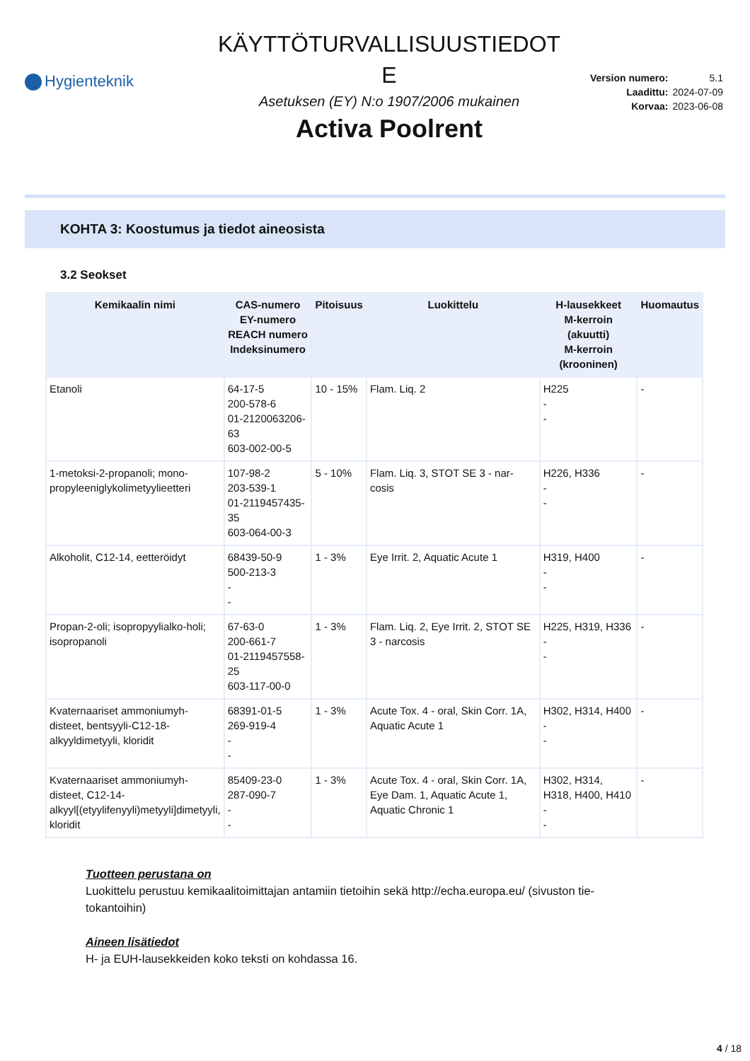Hygienteknik
KÄYTTÖTURVALLISUUSTIEDOT
E
Asetuksen (EY) N:o 1907/2006 mukainen
Activa Poolrent
| Version numero: | 5.1 |
| Laadittu: | 2024-07-09 |
| Korvaa: | 2023-06-08 |
KOHTA 3: Koostumus ja tiedot aineosista
3.2 Seokset
| Kemikaalin nimi | CAS-numero EY-numero REACH numero Indeksinumero | Pitoisuus | Luokittelu | H-lausekkeet M-kerroin (akuutti) M-kerroin (krooninen) | Huomautus |
| --- | --- | --- | --- | --- | --- |
| Etanoli | 64-17-5 200-578-6 01-2120063206-63 603-002-00-5 | 10 - 15% | Flam. Liq. 2 | H225 - - | - |
| 1-metoksi-2-propanoli; mono-propyleeniglykolimetyylieetteri | 107-98-2 203-539-1 01-2119457435-35 603-064-00-3 | 5 - 10% | Flam. Liq. 3, STOT SE 3 - nar-cosis | H226, H336 - - | - |
| Alkoholit, C12-14, eetteröidyt | 68439-50-9 500-213-3 - - | 1 - 3% | Eye Irrit. 2, Aquatic Acute 1 | H319, H400 - - | - |
| Propan-2-oli; isopropyylialko-holi; isopropanoli | 67-63-0 200-661-7 01-2119457558-25 603-117-00-0 | 1 - 3% | Flam. Liq. 2, Eye Irrit. 2, STOT SE 3 - narcosis | H225, H319, H336 - - | - |
| Kvaternaariset ammoniumyh-disteet, bentsyyli-C12-18-alkyyldimetyyli, kloridit | 68391-01-5 269-919-4 - - | 1 - 3% | Acute Tox. 4 - oral, Skin Corr. 1A, Aquatic Acute 1 | H302, H314, H400 - - | - |
| Kvaternaariset ammoniumyh-disteet, C12-14-alkyyl[(etyylifenyyli)metyyli]dimetyyli, kloridit | 85409-23-0 287-090-7 - - | 1 - 3% | Acute Tox. 4 - oral, Skin Corr. 1A, Eye Dam. 1, Aquatic Acute 1, Aquatic Chronic 1 | H302, H314, H318, H400, H410 - - | - |
Tuotteen perustana on
Luokittelu perustuu kemikaalitoimittajan antamiin tietoihin sekä http://echa.europa.eu/ (sivuston tie-tokantoihin)
Aineen lisätiedot
H- ja EUH-lausekkeiden koko teksti on kohdassa 16.
4 / 18